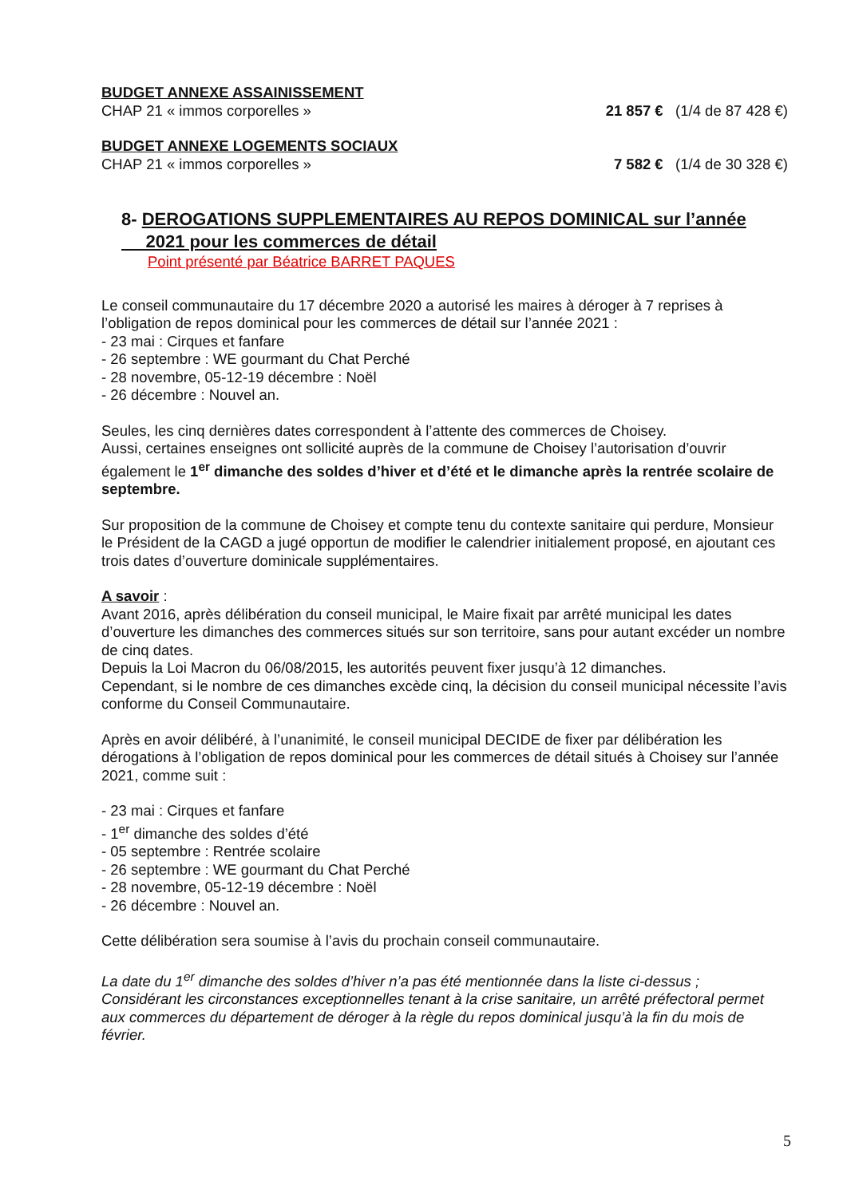BUDGET ANNEXE ASSAINISSEMENT
CHAP 21 « immos corporelles » 21 857 € (1/4 de 87 428 €)
BUDGET ANNEXE LOGEMENTS SOCIAUX
CHAP 21 « immos corporelles » 7 582 € (1/4 de 30 328 €)
8- DEROGATIONS SUPPLEMENTAIRES AU REPOS DOMINICAL sur l’année
2021 pour les commerces de détail
Point présenté par Béatrice BARRET PAQUES
Le conseil communautaire du 17 décembre 2020 a autorisé les maires à déroger à 7 reprises à l’obligation de repos dominical pour les commerces de détail sur l’année 2021 :
- 23 mai : Cirques et fanfare
- 26 septembre : WE gourmant du Chat Perché
- 28 novembre, 05-12-19 décembre : Noël
- 26 décembre : Nouvel an.
Seules, les cinq dernières dates correspondent à l’attente des commerces de Choisey.
Aussi, certaines enseignes ont sollicité auprès de la commune de Choisey l’autorisation d’ouvrir également le 1<sup>er</sup> dimanche des soldes d’hiver et d’été et le dimanche après la rentrée scolaire de septembre.
Sur proposition de la commune de Choisey et compte tenu du contexte sanitaire qui perdure, Monsieur le Président de la CAGD a jugé opportun de modifier le calendrier initialement proposé, en ajoutant ces trois dates d’ouverture dominicale supplémentaires.
A savoir :
Avant 2016, après délibération du conseil municipal, le Maire fixait par arrêté municipal les dates d’ouverture les dimanches des commerces situés sur son territoire, sans pour autant excéder un nombre de cinq dates.
Depuis la Loi Macron du 06/08/2015, les autorités peuvent fixer jusqu’à 12 dimanches.
Cependant, si le nombre de ces dimanches excède cinq, la décision du conseil municipal nécessite l’avis conforme du Conseil Communautaire.
Après en avoir délibéré, à l’unanimité, le conseil municipal DECIDE de fixer par délibération les dérogations à l’obligation de repos dominical pour les commerces de détail situés à Choisey sur l’année 2021, comme suit :
- 23 mai : Cirques et fanfare
- 1<sup>er</sup> dimanche des soldes d’été
- 05 septembre : Rentrée scolaire
- 26 septembre : WE gourmant du Chat Perché
- 28 novembre, 05-12-19 décembre : Noël
- 26 décembre : Nouvel an.
Cette délibération sera soumise à l’avis du prochain conseil communautaire.
La date du 1<sup>er</sup> dimanche des soldes d’hiver n’a pas été mentionnée dans la liste ci-dessus ;
Considérant les circonstances exceptionnelles tenant à la crise sanitaire, un arrêté préfectoral permet aux commerces du département de déroger à la règle du repos dominical jusqu’à la fin du mois de février.
5